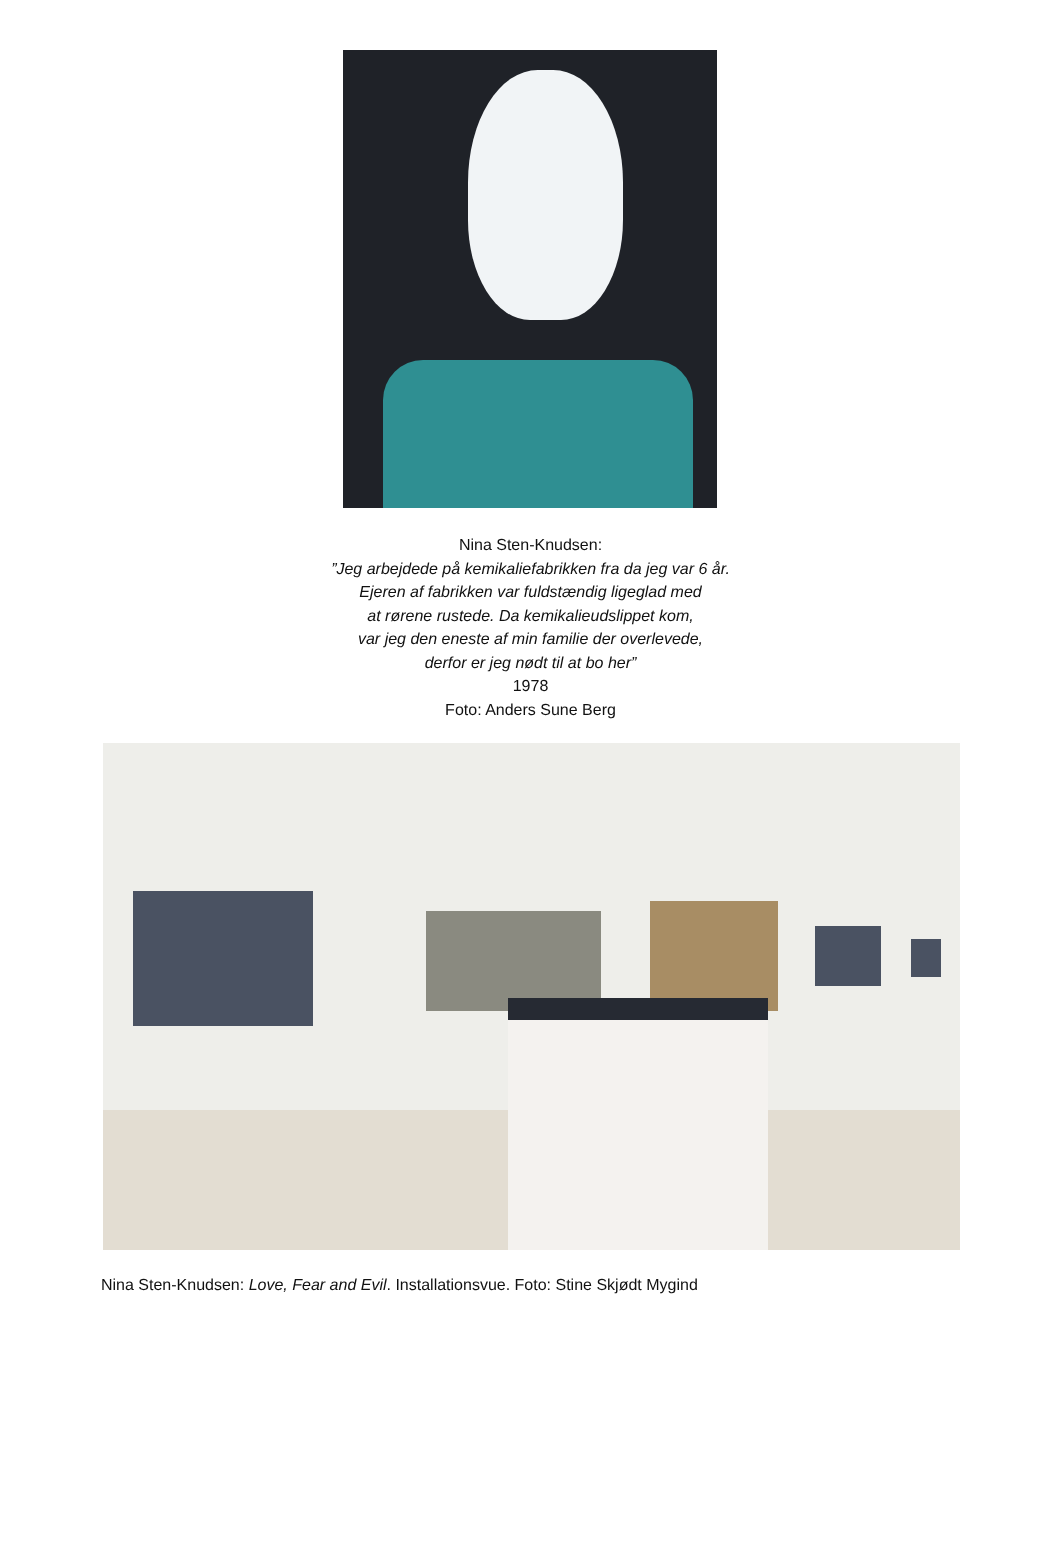Nina Sten-Knudsen:
”Jeg arbejdede på kemikaliefabrikken fra da jeg var 6 år.
Ejeren af fabrikken var fuldstændig ligeglad med
at rørene rustede. Da kemikalieudslippet kom,
var jeg den eneste af min familie der overlevede,
derfor er jeg nødt til at bo her”
1978
Foto: Anders Sune Berg
Nina Sten-Knudsen: Love, Fear and Evil. Installationsvue. Foto: Stine Skjødt Mygind